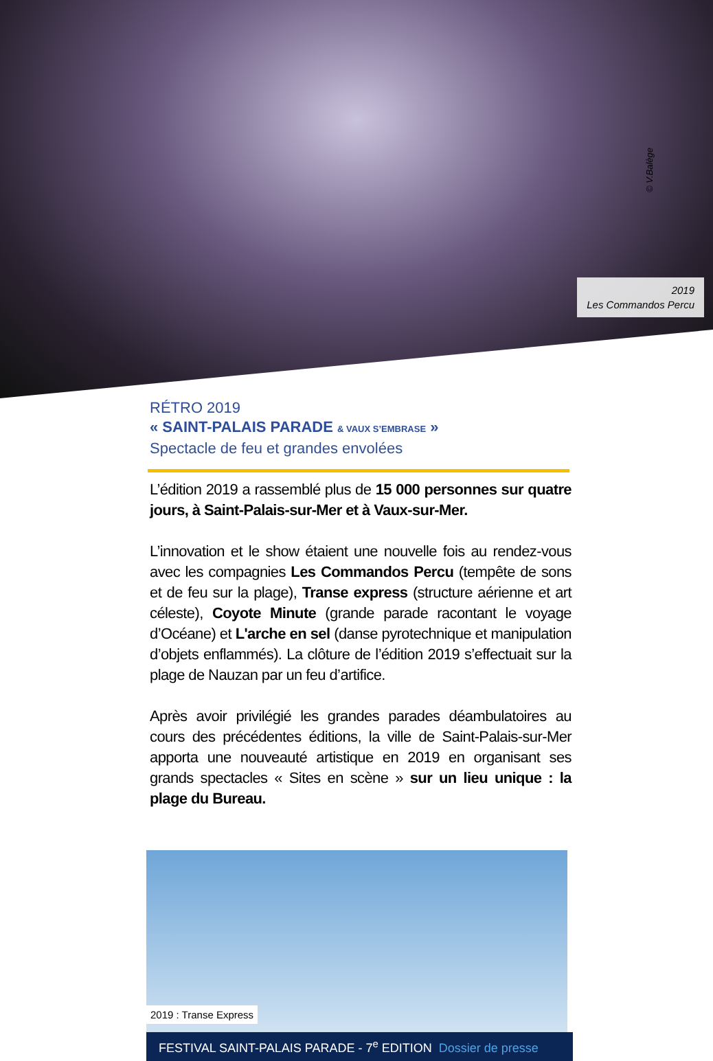© V.Balège
2019
Les Commandos Percu
RÉTRO 2019
« SAINT-PALAIS PARADE & VAUX S’EMBRASE »
Spectacle de feu et grandes envolées
L’édition 2019 a rassemblé plus de 15 000 personnes sur quatre jours, à Saint-Palais-sur-Mer et à Vaux-sur-Mer.
L’innovation et le show étaient une nouvelle fois au rendez-vous avec les compagnies Les Commandos Percu (tempête de sons et de feu sur la plage), Transe express (structure aérienne et art céleste), Coyote Minute (grande parade racontant le voyage d’Océane) et L'arche en sel (danse pyrotechnique et manipulation d’objets enflammés). La clôture de l’édition 2019 s’effectuait sur la plage de Nauzan par un feu d’artifice.
Après avoir privilégié les grandes parades déambulatoires au cours des précédentes éditions, la ville de Saint-Palais-sur-Mer apporta une nouveauté artistique en 2019 en organisant ses grands spectacles « Sites en scène » sur un lieu unique : la plage du Bureau.
2019 : Transe Express
FESTIVAL SAINT-PALAIS PARADE - 7<sup>e</sup> EDITION Dossier de presse